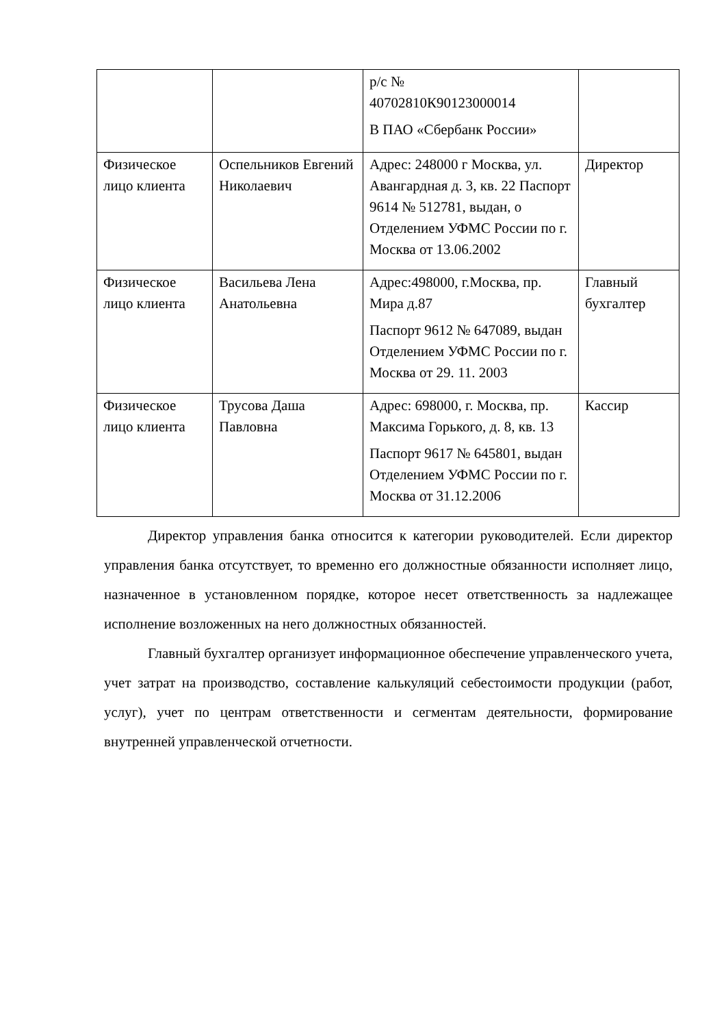| | | р/с № 40702810К90123000014 В ПАО «Сбербанк России» | |
| Физическое лицо клиента | Оспельников Евгений Николаевич | Адрес: 248000 г Москва, ул. Авангардная д. 3, кв. 22 Паспорт 9614 № 512781, выдан, о Отделением УФМС России по г. Москва от 13.06.2002 | Директор |
| Физическое лицо клиента | Васильева Лена Анатольевна | Адрес:498000, г.Москва, пр. Мира д.87 Паспорт 9612 № 647089, выдан Отделением УФМС России по г. Москва от 29. 11. 2003 | Главный бухгалтер |
| Физическое лицо клиента | Трусова Даша Павловна | Адрес: 698000, г. Москва, пр. Максима Горького, д. 8, кв. 13 Паспорт 9617 № 645801, выдан Отделением УФМС России по г. Москва от 31.12.2006 | Кассир |
Директор управления банка относится к категории руководителей. Если директор управления банка отсутствует, то временно его должностные обязанности исполняет лицо, назначенное в установленном порядке, которое несет ответственность за надлежащее исполнение возложенных на него должностных обязанностей.
Главный бухгалтер организует информационное обеспечение управленческого учета, учет затрат на производство, составление калькуляций себестоимости продукции (работ, услуг), учет по центрам ответственности и сегментам деятельности, формирование внутренней управленческой отчетности.